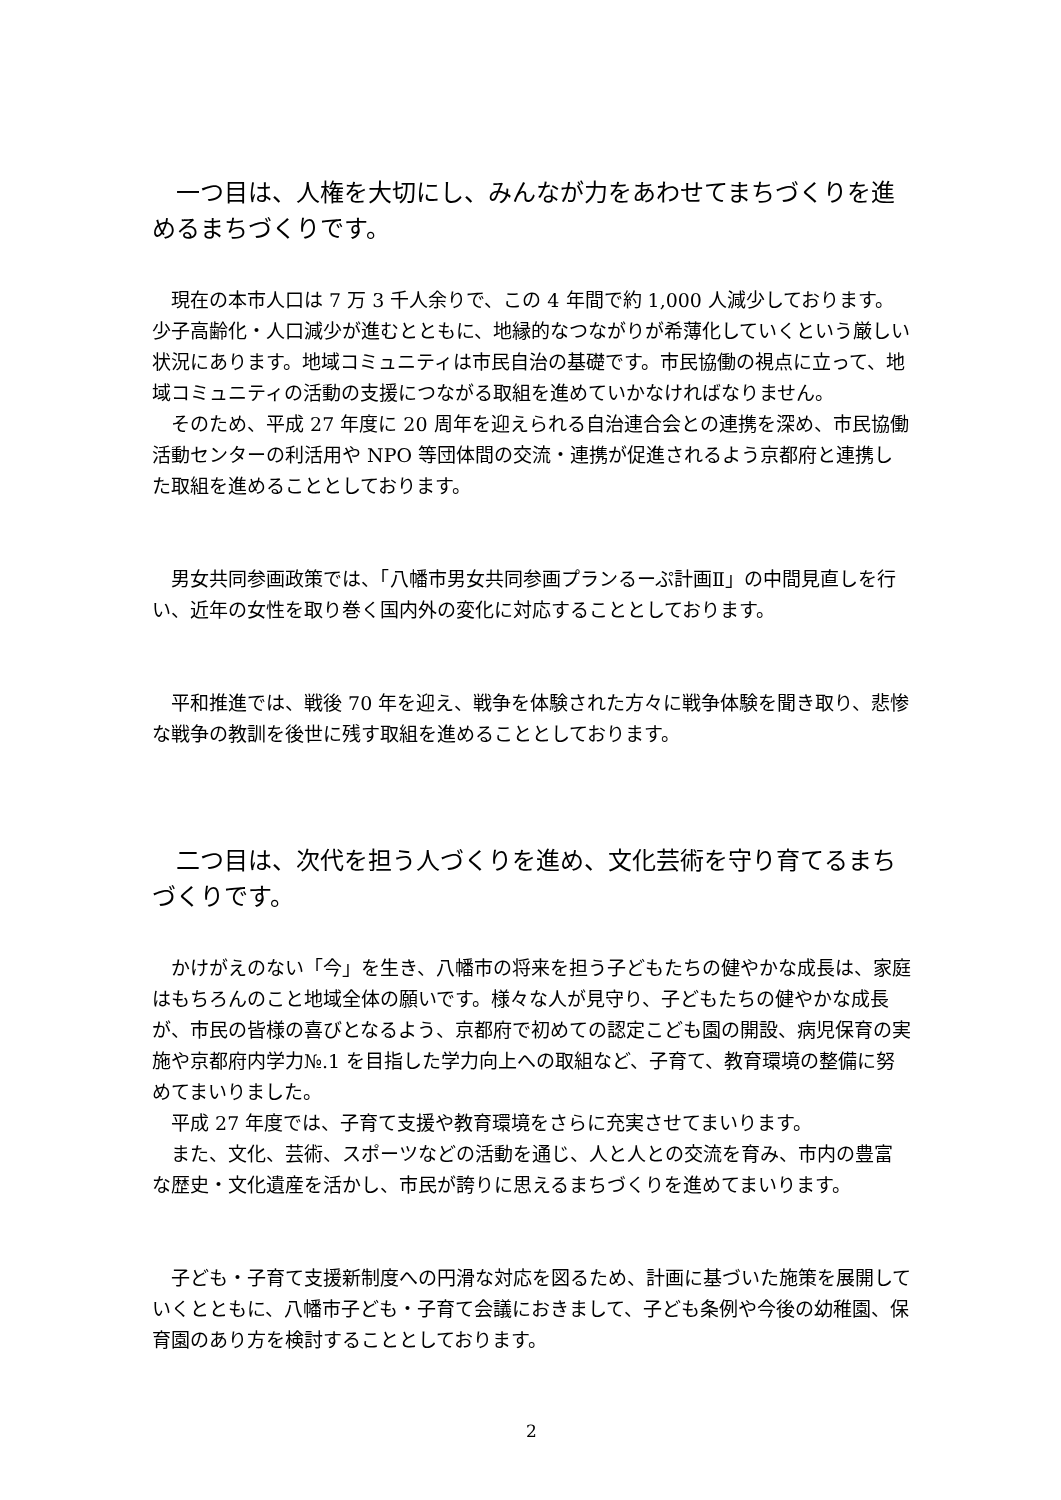一つ目は、人権を大切にし、みんなが力をあわせてまちづくりを進めるまちづくりです。
　現在の本市人口は 7 万 3 千人余りで、この 4 年間で約 1,000 人減少しております。少子高齢化・人口減少が進むとともに、地縁的なつながりが希薄化していくという厳しい状況にあります。地域コミュニティは市民自治の基礎です。市民協働の視点に立って、地域コミュニティの活動の支援につながる取組を進めていかなければなりません。
　そのため、平成 27 年度に 20 周年を迎えられる自治連合会との連携を深め、市民協働活動センターの利活用や NPO 等団体間の交流・連携が促進されるよう京都府と連携した取組を進めることとしております。
　男女共同参画政策では、「八幡市男女共同参画プランるーぷ計画Ⅱ」の中間見直しを行い、近年の女性を取り巻く国内外の変化に対応することとしております。
　平和推進では、戦後 70 年を迎え、戦争を体験された方々に戦争体験を聞き取り、悲惨な戦争の教訓を後世に残す取組を進めることとしております。
　二つ目は、次代を担う人づくりを進め、文化芸術を守り育てるまちづくりです。
　かけがえのない「今」を生き、八幡市の将来を担う子どもたちの健やかな成長は、家庭はもちろんのこと地域全体の願いです。様々な人が見守り、子どもたちの健やかな成長が、市民の皆様の喜びとなるよう、京都府で初めての認定こども園の開設、病児保育の実施や京都府内学力№.1 を目指した学力向上への取組など、子育て、教育環境の整備に努めてまいりました。
　平成 27 年度では、子育て支援や教育環境をさらに充実させてまいります。
　また、文化、芸術、スポーツなどの活動を通じ、人と人との交流を育み、市内の豊富な歴史・文化遺産を活かし、市民が誇りに思えるまちづくりを進めてまいります。
　子ども・子育て支援新制度への円滑な対応を図るため、計画に基づいた施策を展開していくとともに、八幡市子ども・子育て会議におきまして、子ども条例や今後の幼稚園、保育園のあり方を検討することとしております。
2